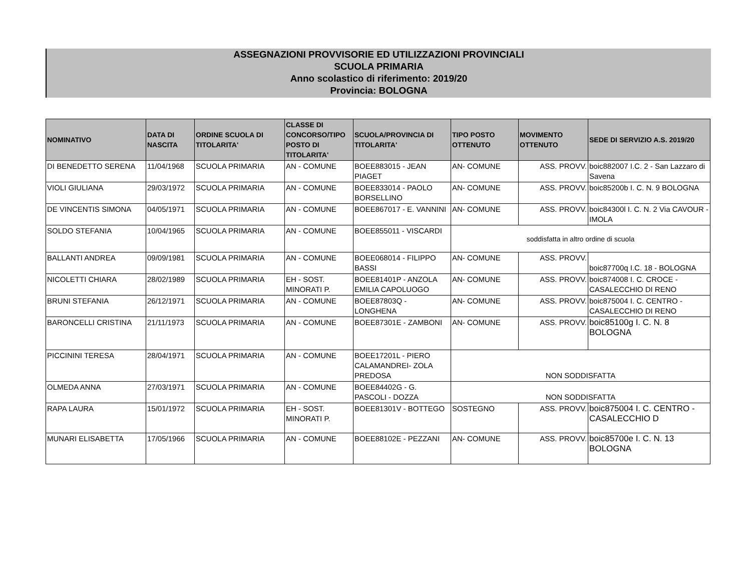ASSEGNAZIONI PROVVISORIE ED UTILIZZAZIONI PROVINCIALI
SCUOLA PRIMARIA
Anno scolastico di riferimento: 2019/20
Provincia: BOLOGNA
| NOMINATIVO | DATA DI NASCITA | ORDINE SCUOLA DI TITOLARITA' | CLASSE DI CONCORSO/TIPO POSTO DI TITOLARITA' | SCUOLA/PROVINCIA DI TITOLARITA' | TIPO POSTO OTTENUTO | MOVIMENTO OTTENUTO | SEDE DI SERVIZIO A.S. 2019/20 |
| --- | --- | --- | --- | --- | --- | --- | --- |
| DI BENEDETTO SERENA | 11/04/1968 | SCUOLA PRIMARIA | AN - COMUNE | BOEE883015 - JEAN PIAGET | AN- COMUNE | ASS. PROVV. | boic882007 I.C. 2 - San Lazzaro di Savena |
| VIOLI GIULIANA | 29/03/1972 | SCUOLA PRIMARIA | AN - COMUNE | BOEE833014 - PAOLO BORSELLINO | AN- COMUNE | ASS. PROVV. | boic85200b I. C. N. 9 BOLOGNA |
| DE VINCENTIS SIMONA | 04/05/1971 | SCUOLA PRIMARIA | AN - COMUNE | BOEE867017 - E. VANNINI | AN- COMUNE | ASS. PROVV. | boic84300l I. C. N. 2 Via CAVOUR - IMOLA |
| SOLDO STEFANIA | 10/04/1965 | SCUOLA PRIMARIA | AN - COMUNE | BOEE855011 - VISCARDI | soddisfatta in altro ordine di scuola | | |
| BALLANTI ANDREA | 09/09/1981 | SCUOLA PRIMARIA | AN - COMUNE | BOEE068014 - FILIPPO BASSI | AN- COMUNE | ASS. PROVV. | boic87700q I.C. 18 - BOLOGNA |
| NICOLETTI CHIARA | 28/02/1989 | SCUOLA PRIMARIA | EH - SOST. MINORATI P. | BOEE81401P - ANZOLA EMILIA CAPOLUOGO | AN- COMUNE | ASS. PROVV. | boic874008 I. C. CROCE - CASALECCHIO DI RENO |
| BRUNI STEFANIA | 26/12/1971 | SCUOLA PRIMARIA | AN - COMUNE | BOEE87803Q - LONGHENA | AN- COMUNE | ASS. PROVV. | boic875004 I. C. CENTRO - CASALECCHIO DI RENO |
| BARONCELLI CRISTINA | 21/11/1973 | SCUOLA PRIMARIA | AN - COMUNE | BOEE87301E - ZAMBONI | AN- COMUNE | ASS. PROVV. | boic85100g I. C. N. 8 BOLOGNA |
| PICCININI TERESA | 28/04/1971 | SCUOLA PRIMARIA | AN - COMUNE | BOEE17201L - PIERO CALAMANDREI- ZOLA PREDOSA | NON SODDISFATTA | | |
| OLMEDA ANNA | 27/03/1971 | SCUOLA PRIMARIA | AN - COMUNE | BOEE84402G - G. PASCOLI - DOZZA | NON SODDISFATTA | | |
| RAPA LAURA | 15/01/1972 | SCUOLA PRIMARIA | EH - SOST. MINORATI P. | BOEE81301V - BOTTEGO | SOSTEGNO | ASS. PROVV. | boic875004 I. C. CENTRO - CASALECCHIO D |
| MUNARI ELISABETTA | 17/05/1966 | SCUOLA PRIMARIA | AN - COMUNE | BOEE88102E - PEZZANI | AN- COMUNE | ASS. PROVV. | boic85700e I. C. N. 13 BOLOGNA |